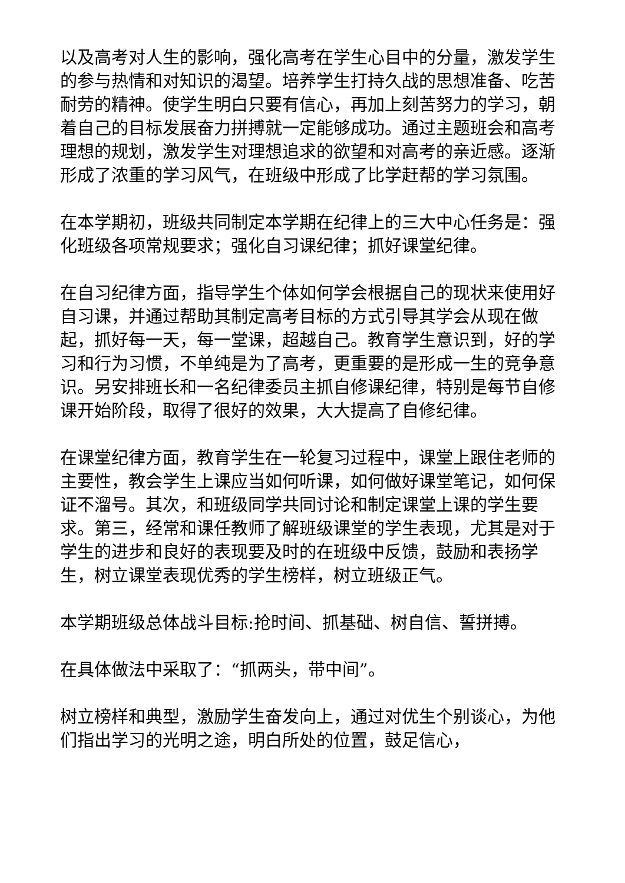以及高考对人生的影响，强化高考在学生心目中的分量，激发学生的参与热情和对知识的渴望。培养学生打持久战的思想准备、吃苦耐劳的精神。使学生明白只要有信心，再加上刻苦努力的学习，朝着自己的目标发展奋力拼搏就一定能够成功。通过主题班会和高考理想的规划，激发学生对理想追求的欲望和对高考的亲近感。逐渐形成了浓重的学习风气，在班级中形成了比学赶帮的学习氛围。
在本学期初，班级共同制定本学期在纪律上的三大中心任务是：强化班级各项常规要求；强化自习课纪律；抓好课堂纪律。
在自习纪律方面，指导学生个体如何学会根据自己的现状来使用好自习课，并通过帮助其制定高考目标的方式引导其学会从现在做起，抓好每一天，每一堂课，超越自己。教育学生意识到，好的学习和行为习惯，不单纯是为了高考，更重要的是形成一生的竞争意识。另安排班长和一名纪律委员主抓自修课纪律，特别是每节自修课开始阶段，取得了很好的效果，大大提高了自修纪律。
在课堂纪律方面，教育学生在一轮复习过程中，课堂上跟住老师的主要性，教会学生上课应当如何听课，如何做好课堂笔记，如何保证不溜号。其次，和班级同学共同讨论和制定课堂上课的学生要求。第三，经常和课任教师了解班级课堂的学生表现，尤其是对于学生的进步和良好的表现要及时的在班级中反馈，鼓励和表扬学生，树立课堂表现优秀的学生榜样，树立班级正气。
本学期班级总体战斗目标:抢时间、抓基础、树自信、誓拼搏。
在具体做法中采取了：“抓两头，带中间”。
树立榜样和典型，激励学生奋发向上，通过对优生个别谈心，为他们指出学习的光明之途，明白所处的位置，鼓足信心，